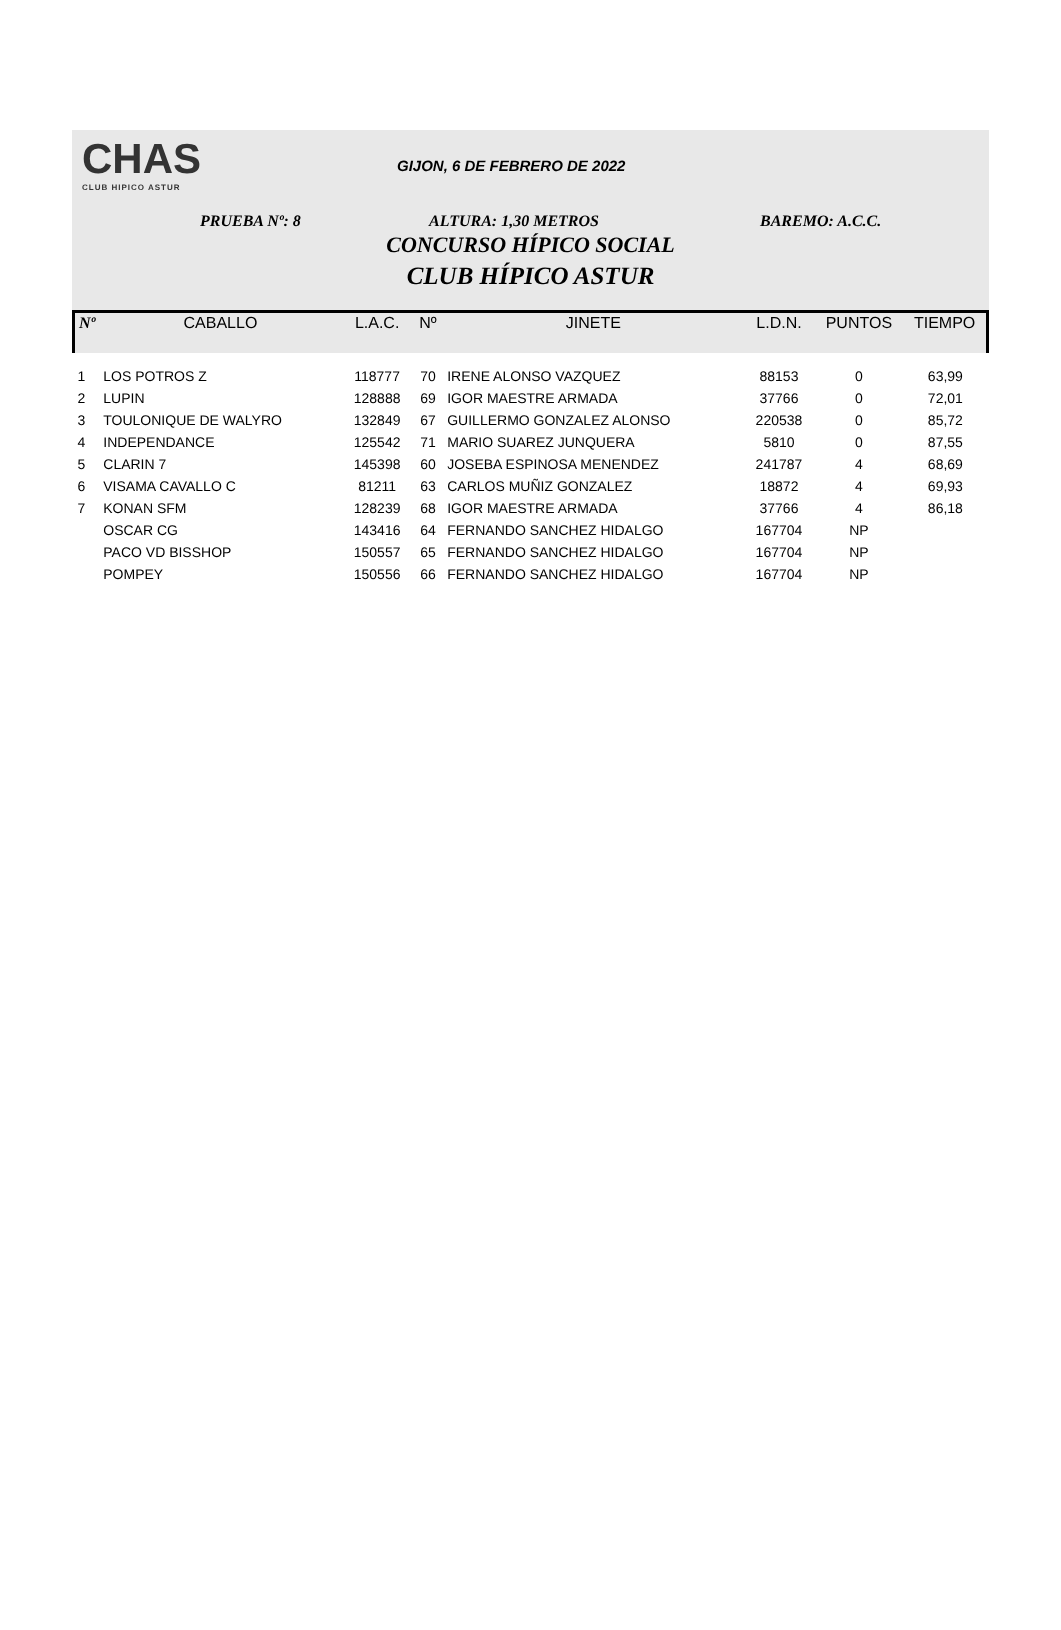CHAS
CLUB HIPICO ASTUR
GIJON, 6 DE FEBRERO DE 2022
PRUEBA Nº: 8 ALTURA: 1,30 METROS BAREMO: A.C.C.
CONCURSO HÍPICO SOCIAL
CLUB HÍPICO ASTUR
| Nº | CABALLO | L.A.C. | Nº | JINETE | L.D.N. | PUNTOS | TIEMPO |
| --- | --- | --- | --- | --- | --- | --- | --- |
| 1 | LOS POTROS Z | 118777 | 70 | IRENE ALONSO VAZQUEZ | 88153 | 0 | 63,99 |
| 2 | LUPIN | 128888 | 69 | IGOR MAESTRE ARMADA | 37766 | 0 | 72,01 |
| 3 | TOULONIQUE DE WALYRO | 132849 | 67 | GUILLERMO GONZALEZ ALONSO | 220538 | 0 | 85,72 |
| 4 | INDEPENDANCE | 125542 | 71 | MARIO SUAREZ JUNQUERA | 5810 | 0 | 87,55 |
| 5 | CLARIN 7 | 145398 | 60 | JOSEBA ESPINOSA MENENDEZ | 241787 | 4 | 68,69 |
| 6 | VISAMA CAVALLO C | 81211 | 63 | CARLOS MUÑIZ GONZALEZ | 18872 | 4 | 69,93 |
| 7 | KONAN SFM | 128239 | 68 | IGOR MAESTRE ARMADA | 37766 | 4 | 86,18 |
| | OSCAR CG | 143416 | 64 | FERNANDO SANCHEZ HIDALGO | 167704 | NP | |
| | PACO VD BISSHOP | 150557 | 65 | FERNANDO SANCHEZ HIDALGO | 167704 | NP | |
| | POMPEY | 150556 | 66 | FERNANDO SANCHEZ HIDALGO | 167704 | NP | |